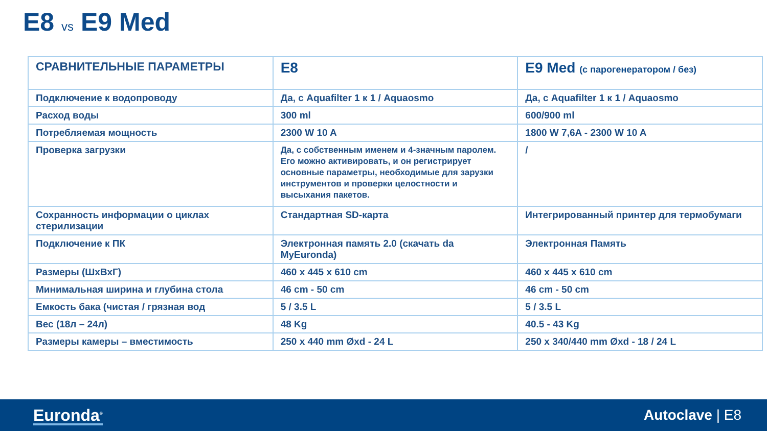E8 vs E9 Med
| СРАВНИТЕЛЬНЫЕ ПАРАМЕТРЫ | E8 | E9 Med (с парогенератором / без) |
| --- | --- | --- |
| Подключение к водопроводу | Да, с Aquafilter 1 к 1 / Aquaosmo | Да, с Aquafilter 1 к 1 / Aquaosmo |
| Расход воды | 300 ml | 600/900 ml |
| Потребляемая мощность | 2300 W 10 A | 1800 W 7,6A - 2300 W 10 A |
| Проверка загрузки | Да, с собственным именем и 4-значным паролем. Его можно активировать, и он регистрирует основные параметры, необходимые для зарузки инструментов и проверки целостности и высыхания пакетов. | / |
| Сохранность информации о циклах стерилизации | Стандартная SD-карта | Интегрированный принтер для термобумаги |
| Подключение к ПК | Электронная память 2.0 (скачать da MyEuronda) | Электронная Память |
| Размеры (ШхВхГ) | 460 x 445 x 610 cm | 460 x 445 x 610 cm |
| Минимальная ширина и глубина стола | 46 cm - 50 cm | 46 cm - 50 cm |
| Емкость бака (чистая / грязная вод | 5 / 3.5 L | 5 / 3.5 L |
| Вес (18л – 24л) | 48 Kg | 40.5 - 43 Kg |
| Размеры камеры – вместимость | 250 x 440 mm Øxd - 24 L | 250 x 340/440 mm Øxd - 18 / 24 L |
Euronda<sup>®</sup>
Autoclave | E8